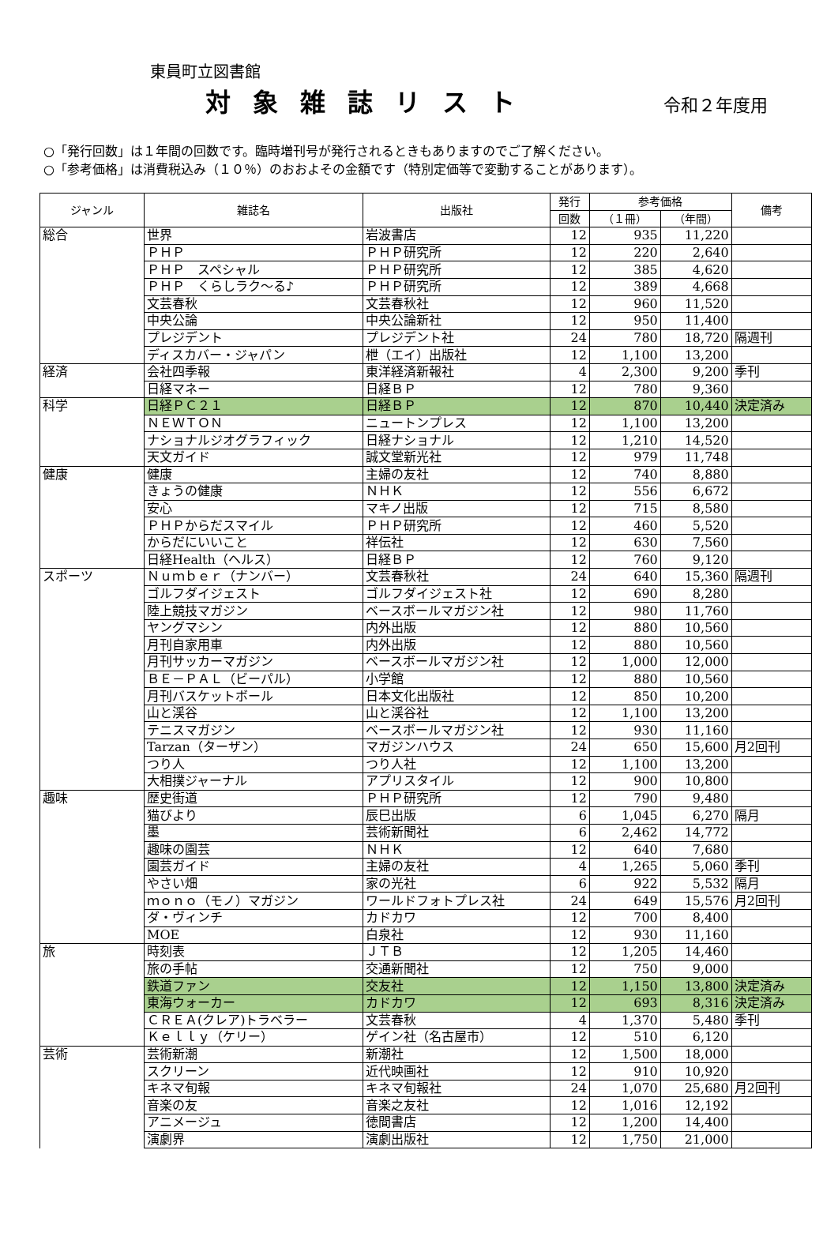東員町立図書館
対象雑誌リスト
令和２年度用
○「発行回数」は１年間の回数です。臨時増刊号が発行されるときもありますのでご了解ください。
○「参考価格」は消費税込み（１０％）のおおよその金額です（特別定価等で変動することがあります）。
| ジャンル | 雑誌名 | 出版社 | 発行 | 参考価格 | | 備考 |
| --- | --- | --- | --- | --- | --- | --- |
| | | | 回数 | （１冊） | （年間） | |
| 総合 | 世界 | 岩波書店 | 12 | 935 | 11,220 | |
| | ＰＨＰ | ＰＨＰ研究所 | 12 | 220 | 2,640 | |
| | ＰＨＰ スペシャル | ＰＨＰ研究所 | 12 | 385 | 4,620 | |
| | ＰＨＰ くらしラク～る♪ | ＰＨＰ研究所 | 12 | 389 | 4,668 | |
| | 文芸春秋 | 文芸春秋社 | 12 | 960 | 11,520 | |
| | 中央公論 | 中央公論新社 | 12 | 950 | 11,400 | |
| | プレジデント | プレジデント社 | 24 | 780 | 18,720 | 隔週刊 |
| | ディスカバー・ジャパン | 枻（エイ）出版社 | 12 | 1,100 | 13,200 | |
| 経済 | 会社四季報 | 東洋経済新報社 | 4 | 2,300 | 9,200 | 季刊 |
| | 日経マネー | 日経ＢＰ | 12 | 780 | 9,360 | |
| 科学 | 日経ＰＣ２１ | 日経ＢＰ | 12 | 870 | 10,440 | 決定済み |
| | ＮＥＷＴＯＮ | ニュートンプレス | 12 | 1,100 | 13,200 | |
| | ナショナルジオグラフィック | 日経ナショナル | 12 | 1,210 | 14,520 | |
| | 天文ガイド | 誠文堂新光社 | 12 | 979 | 11,748 | |
| 健康 | 健康 | 主婦の友社 | 12 | 740 | 8,880 | |
| | きょうの健康 | ＮＨＫ | 12 | 556 | 6,672 | |
| | 安心 | マキノ出版 | 12 | 715 | 8,580 | |
| | ＰＨＰからだスマイル | ＰＨＰ研究所 | 12 | 460 | 5,520 | |
| | からだにいいこと | 祥伝社 | 12 | 630 | 7,560 | |
| | 日経Health（ヘルス） | 日経ＢＰ | 12 | 760 | 9,120 | |
| スポーツ | Ｎｕｍｂｅｒ（ナンバー） | 文芸春秋社 | 24 | 640 | 15,360 | 隔週刊 |
| | ゴルフダイジェスト | ゴルフダイジェスト社 | 12 | 690 | 8,280 | |
| | 陸上競技マガジン | ベースボールマガジン社 | 12 | 980 | 11,760 | |
| | ヤングマシン | 内外出版 | 12 | 880 | 10,560 | |
| | 月刊自家用車 | 内外出版 | 12 | 880 | 10,560 | |
| | 月刊サッカーマガジン | ベースボールマガジン社 | 12 | 1,000 | 12,000 | |
| | ＢＥ－ＰＡＬ（ビーパル） | 小学館 | 12 | 880 | 10,560 | |
| | 月刊バスケットボール | 日本文化出版社 | 12 | 850 | 10,200 | |
| | 山と渓谷 | 山と渓谷社 | 12 | 1,100 | 13,200 | |
| | テニスマガジン | ベースボールマガジン社 | 12 | 930 | 11,160 | |
| | Tarzan（ターザン） | マガジンハウス | 24 | 650 | 15,600 | 月2回刊 |
| | つり人 | つり人社 | 12 | 1,100 | 13,200 | |
| | 大相撲ジャーナル | アプリスタイル | 12 | 900 | 10,800 | |
| 趣味 | 歴史街道 | ＰＨＰ研究所 | 12 | 790 | 9,480 | |
| | 猫びより | 辰巳出版 | 6 | 1,045 | 6,270 | 隔月 |
| | 墨 | 芸術新聞社 | 6 | 2,462 | 14,772 | |
| | 趣味の園芸 | ＮＨＫ | 12 | 640 | 7,680 | |
| | 園芸ガイド | 主婦の友社 | 4 | 1,265 | 5,060 | 季刊 |
| | やさい畑 | 家の光社 | 6 | 922 | 5,532 | 隔月 |
| | ｍｏｎｏ（モノ）マガジン | ワールドフォトプレス社 | 24 | 649 | 15,576 | 月2回刊 |
| | ダ・ヴィンチ | カドカワ | 12 | 700 | 8,400 | |
| | MOE | 白泉社 | 12 | 930 | 11,160 | |
| 旅 | 時刻表 | ＪＴＢ | 12 | 1,205 | 14,460 | |
| | 旅の手帖 | 交通新聞社 | 12 | 750 | 9,000 | |
| | 鉄道ファン | 交友社 | 12 | 1,150 | 13,800 | 決定済み |
| | 東海ウォーカー | カドカワ | 12 | 693 | 8,316 | 決定済み |
| | ＣＲＥＡ(クレア)トラベラー | 文芸春秋 | 4 | 1,370 | 5,480 | 季刊 |
| | Ｋｅｌｌｙ（ケリー） | ゲイン社（名古屋市） | 12 | 510 | 6,120 | |
| 芸術 | 芸術新潮 | 新潮社 | 12 | 1,500 | 18,000 | |
| | スクリーン | 近代映画社 | 12 | 910 | 10,920 | |
| | キネマ旬報 | キネマ旬報社 | 24 | 1,070 | 25,680 | 月2回刊 |
| | 音楽の友 | 音楽之友社 | 12 | 1,016 | 12,192 | |
| | アニメージュ | 徳間書店 | 12 | 1,200 | 14,400 | |
| | 演劇界 | 演劇出版社 | 12 | 1,750 | 21,000 | |